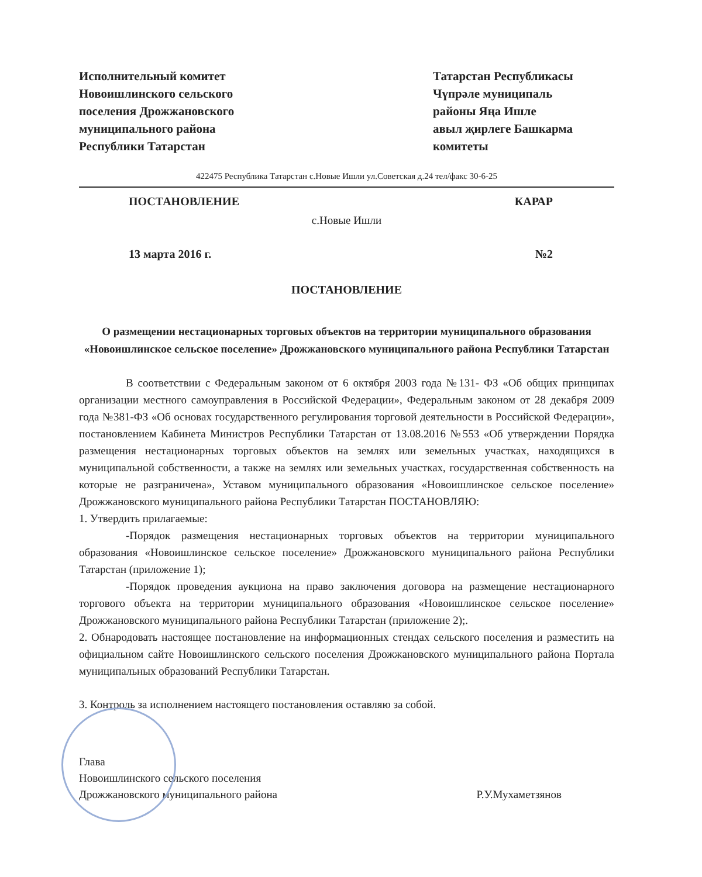Исполнительный комитет
Новоишлинского сельского
поселения Дрожжановского
муниципального района
Республики Татарстан
Татарстан Республикасы
Чүпрәле муниципаль
районы Яңа Ишле
авыл җирлеге Башкарма
комитеты
422475 Республика Татарстан с.Новые Ишли ул.Советская д.24 тел/факс 30-6-25
ПОСТАНОВЛЕНИЕ КАРАР
с.Новые Ишли
13 марта 2016 г. №2
ПОСТАНОВЛЕНИЕ
О размещении нестационарных торговых объектов на территории муниципального образования «Новоишлинское сельское поселение» Дрожжановского муниципального района Республики Татарстан
В соответствии с Федеральным законом от 6 октября 2003 года №131- ФЗ «Об общих принципах организации местного самоуправления в Российской Федерации», Федеральным законом от 28 декабря 2009 года №381-ФЗ «Об основах государственного регулирования торговой деятельности в Российской Федерации», постановлением Кабинета Министров Республики Татарстан от 13.08.2016 №553 «Об утверждении Порядка размещения нестационарных торговых объектов на землях или земельных участках, находящихся в муниципальной собственности, а также на землях или земельных участках, государственная собственность на которые не разграничена», Уставом муниципального образования «Новоишлинское сельское поселение» Дрожжановского муниципального района Республики Татарстан ПОСТАНОВЛЯЮ:
1. Утвердить прилагаемые:
-Порядок размещения нестационарных торговых объектов на территории муниципального образования «Новоишлинское сельское поселение» Дрожжановского муниципального района Республики Татарстан (приложение 1);
-Порядок проведения аукциона на право заключения договора на размещение нестационарного торгового объекта на территории муниципального образования «Новоишлинское сельское поселение» Дрожжановского муниципального района Республики Татарстан (приложение 2);.
2. Обнародовать настоящее постановление на информационных стендах сельского поселения и разместить на официальном сайте Новоишлинского сельского поселения Дрожжановского муниципального района Портала муниципальных образований Республики Татарстан.
3. Контроль за исполнением настоящего постановления оставляю за собой.
Глава
Новоишлинского сельского поселения
Дрожжановского муниципального района
Р.У.Мухаметзянов